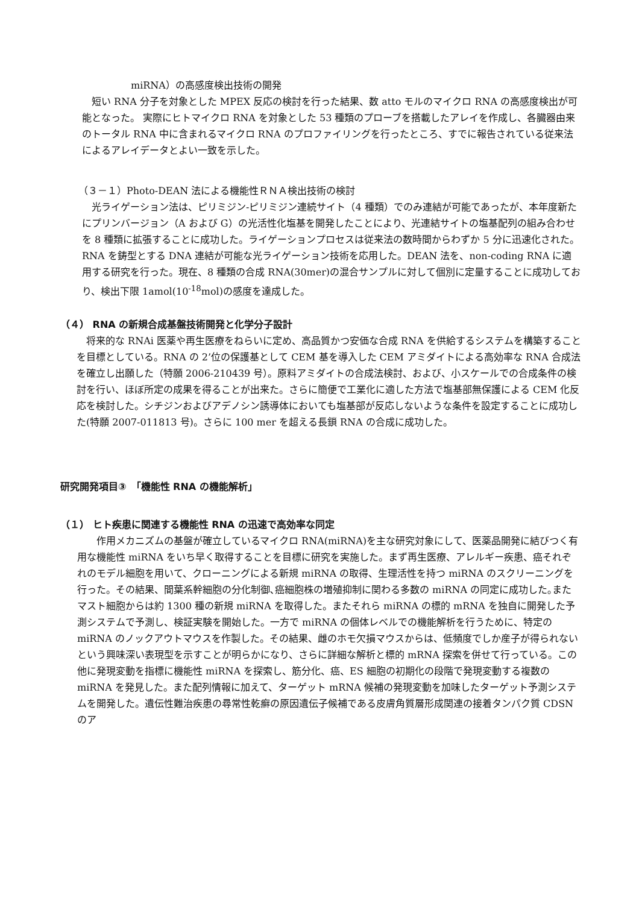miRNA）の高感度検出技術の開発
　短い RNA 分子を対象とした MPEX 反応の検討を行った結果、数 atto モルのマイクロ RNA の高感度検出が可能となった。 実際にヒトマイクロ RNA を対象とした 53 種類のプローブを搭載したアレイを作成し、各臓器由来のトータル RNA 中に含まれるマイクロ RNA のプロファイリングを行ったところ、すでに報告されている従来法によるアレイデータとよい一致を示した。
（３－１）Photo-DEAN 法による機能性ＲＮＡ検出技術の検討
　光ライゲーション法は、ピリミジン-ピリミジン連続サイト（4 種類）でのみ連結が可能であったが、本年度新たにプリンバージョン（A および G）の光活性化塩基を開発したことにより、光連結サイトの塩基配列の組み合わせを 8 種類に拡張することに成功した。ライゲーションプロセスは従来法の数時間からわずか 5 分に迅速化された。RNA を鋳型とする DNA 連結が可能な光ライゲーション技術を応用した。DEAN 法を、non-coding RNA に適用する研究を行った。現在、8 種類の合成 RNA(30mer)の混合サンプルに対して個別に定量することに成功しており、検出下限 1amol(10<sup>-18</sup>mol)の感度を達成した。
（４） RNA の新規合成基盤技術開発と化学分子設計
　将来的な RNAi 医薬や再生医療をねらいに定め、高品質かつ安価な合成 RNA を供給するシステムを構築することを目標としている。RNA の 2’位の保護基として CEM 基を導入した CEM アミダイトによる高効率な RNA 合成法を確立し出願した（特願 2006-210439 号）。原料アミダイトの合成法検討、および、小スケールでの合成条件の検討を行い、ほぼ所定の成果を得ることが出来た。さらに簡便で工業化に適した方法で塩基部無保護による CEM 化反応を検討した。シチジンおよびアデノシン誘導体においても塩基部が反応しないような条件を設定することに成功した(特願 2007-011813 号)。さらに 100 mer を超える長鎖 RNA の合成に成功した。
研究開発項目③　「機能性 RNA の機能解析」
（１） ヒト疾患に関連する機能性 RNA の迅速で高効率な同定
　　作用メカニズムの基盤が確立しているマイクロ RNA(miRNA)を主な研究対象にして、医薬品開発に結びつく有用な機能性 miRNA をいち早く取得することを目標に研究を実施した。まず再生医療、アレルギー疾患、癌それぞれのモデル細胞を用いて、クローニングによる新規 miRNA の取得、生理活性を持つ miRNA のスクリーニングを行った。その結果、間葉系幹細胞の分化制御､癌細胞株の増殖抑制に関わる多数の miRNA の同定に成功した｡またマスト細胞からは約 1300 種の新規 miRNA を取得した。またそれら miRNA の標的 mRNA を独自に開発した予測システムで予測し、検証実験を開始した。一方で miRNA の個体レベルでの機能解析を行うために、特定の miRNA のノックアウトマウスを作製した。その結果、雌のホモ欠損マウスからは、低頻度でしか産子が得られないという興味深い表現型を示すことが明らかになり、さらに詳細な解析と標的 mRNA 探索を併せて行っている。この他に発現変動を指標に機能性 miRNA を探索し、筋分化、癌、ES 細胞の初期化の段階で発現変動する複数の miRNA を発見した。また配列情報に加えて、ターゲット mRNA 候補の発現変動を加味したターゲット予測システムを開発した。遺伝性難治疾患の尋常性乾癬の原因遺伝子候補である皮膚角質層形成関連の接着タンパク質 CDSN のア